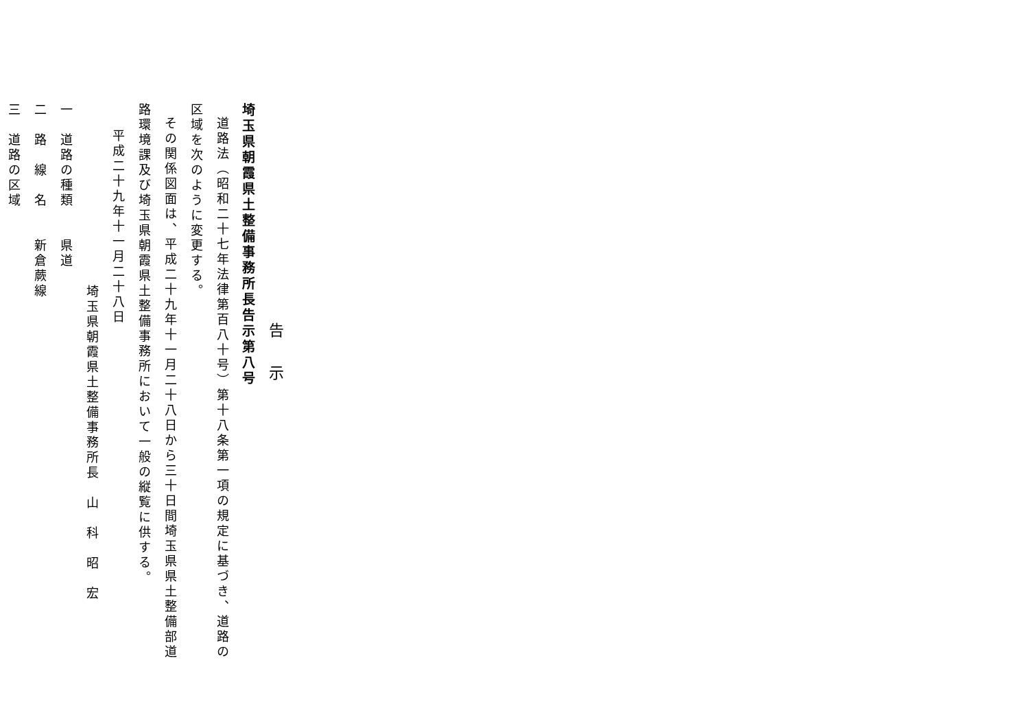告示
埼玉県朝霞県土整備事務所長告示第八号
道路法（昭和二十七年法律第百八十号）第十八条第一項の規定に基づき、道路の
区域を次のように変更する。
その関係図面は、平成二十九年十一月二十八日から三十日間埼玉県県土整備部道
路環境課及び埼玉県朝霞県土整備事務所において一般の縦覧に供する。
平成二十九年十一月二十八日
埼玉県朝霞県土整備事務所長　山　科　昭　宏
一　道路の種類　　県道
二　路　線　名　　新倉蕨線
三　道路の区域